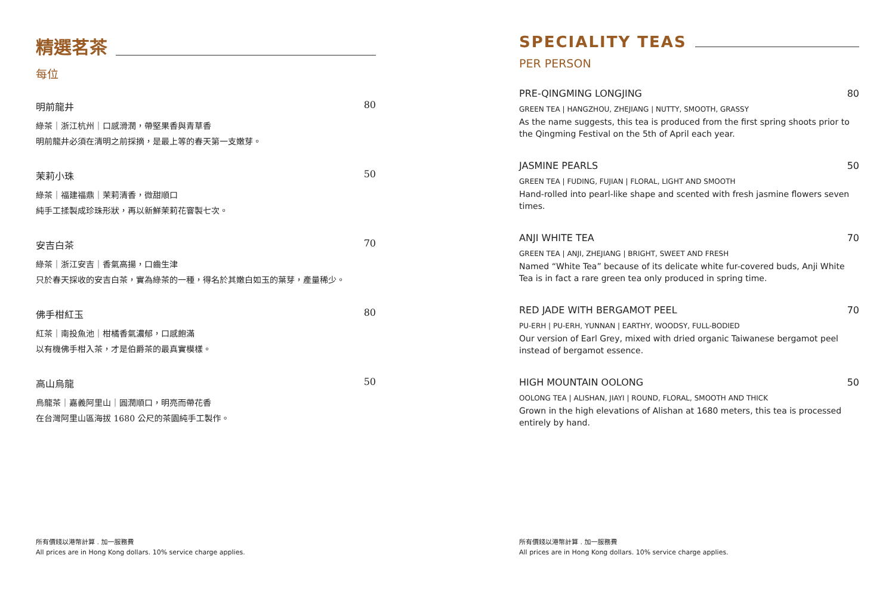精選茗茶
每位
明前龍井 80
綠茶｜浙江杭州｜口感滑潤，帶堅果香與青草香
明前龍井必須在清明之前採摘，是最上等的春天第一支嫩芽。
茉莉小珠 50
綠茶｜福建福鼎｜茉莉清香，微甜順口
純手工揉製成珍珠形狀，再以新鮮茉莉花窨製七次。
安吉白茶 70
綠茶｜浙江安吉｜香氣高揚，口齒生津
只於春天採收的安吉白茶，實為綠茶的一種，得名於其嫩白如玉的葉芽，產量稀少。
佛手柑紅玉 80
紅茶｜南投魚池｜柑橘香氣濃郁，口感飽滿
以有機佛手柑入茶，才是伯爵茶的最真實模樣。
高山烏龍 50
烏龍茶｜嘉義阿里山｜圓潤順口，明亮而帶花香
在台灣阿里山區海拔 1680 公尺的茶園純手工製作。
所有價錢以港幣計算 . 加一服務費
All prices are in Hong Kong dollars. 10% service charge applies.
SPECIALITY TEAS
PER PERSON
PRE-QINGMING LONGJING 80
GREEN TEA | HANGZHOU, ZHEJIANG | NUTTY, SMOOTH, GRASSY
As the name suggests, this tea is produced from the first spring shoots prior to the Qingming Festival on the 5th of April each year.
JASMINE PEARLS 50
GREEN TEA | FUDING, FUJIAN | FLORAL, LIGHT AND SMOOTH
Hand-rolled into pearl-like shape and scented with fresh jasmine flowers seven times.
ANJI WHITE TEA 70
GREEN TEA | ANJI, ZHEJIANG | BRIGHT, SWEET AND FRESH
Named “White Tea” because of its delicate white fur-covered buds, Anji White Tea is in fact a rare green tea only produced in spring time.
RED JADE WITH BERGAMOT PEEL 70
PU-ERH | PU-ERH, YUNNAN | EARTHY, WOODSY, FULL-BODIED
Our version of Earl Grey, mixed with dried organic Taiwanese bergamot peel instead of bergamot essence.
HIGH MOUNTAIN OOLONG 50
OOLONG TEA | ALISHAN, JIAYI | ROUND, FLORAL, SMOOTH AND THICK
Grown in the high elevations of Alishan at 1680 meters, this tea is processed entirely by hand.
所有價錢以港幣計算 . 加一服務費
All prices are in Hong Kong dollars. 10% service charge applies.